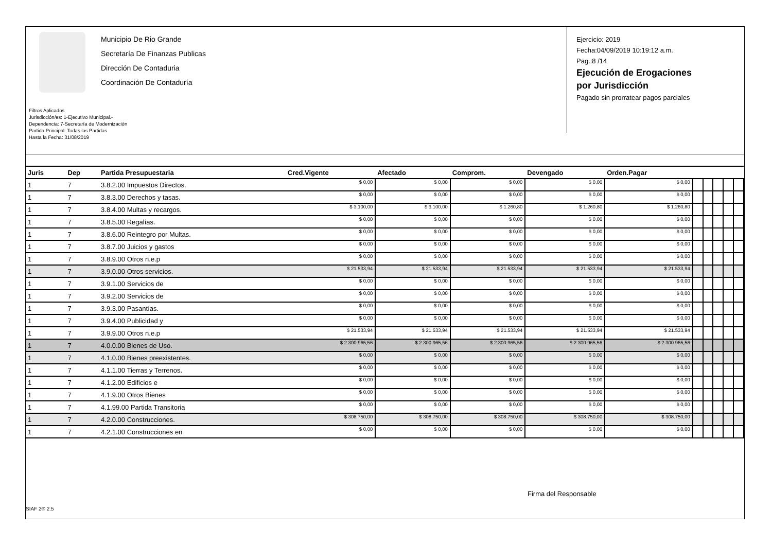Municipio De Rio Grande
Secretaría De Finanzas Publicas
Dirección De Contaduria
Coordinación De Contaduría
Filtros Aplicados
Jurisdicción/es: 1-Ejecutivo Municipal.-
Dependencia: 7-Secretaría de Modernización
Partida Principal: Todas las Partidas
Hasta la Fecha: 31/08/2019
Ejercicio: 2019
Fecha:04/09/2019 10:19:12 a.m.
Pag.:8 /14
Ejecución de Erogaciones
por Jurisdicción
Pagado sin prorratear pagos parciales
| Juris | Dep | Partida Presupuestaria | Cred.Vigente | Afectado | Comprom. | Devengado | Orden.Pagar | | | | | |
| --- | --- | --- | --- | --- | --- | --- | --- | --- | --- | --- | --- | --- |
| 1 | 7 | 3.8.2.00 Impuestos Directos. | $ 0,00 | $ 0,00 | $ 0,00 | $ 0,00 | $ 0,00 | | | | | |
| 1 | 7 | 3.8.3.00 Derechos y tasas. | $ 0,00 | $ 0,00 | $ 0,00 | $ 0,00 | $ 0,00 | | | | | |
| 1 | 7 | 3.8.4.00 Multas y recargos. | $ 3.100,00 | $ 3.100,00 | $ 1.260,80 | $ 1.260,80 | $ 1.260,80 | | | | | |
| 1 | 7 | 3.8.5.00 Regalías. | $ 0,00 | $ 0,00 | $ 0,00 | $ 0,00 | $ 0,00 | | | | | |
| 1 | 7 | 3.8.6.00 Reintegro por Multas. | $ 0,00 | $ 0,00 | $ 0,00 | $ 0,00 | $ 0,00 | | | | | |
| 1 | 7 | 3.8.7.00 Juicios y gastos | $ 0,00 | $ 0,00 | $ 0,00 | $ 0,00 | $ 0,00 | | | | | |
| 1 | 7 | 3.8.9.00 Otros n.e.p | $ 0,00 | $ 0,00 | $ 0,00 | $ 0,00 | $ 0,00 | | | | | |
| 1 | 7 | 3.9.0.00 Otros servicios. | $ 21.533,94 | $ 21.533,94 | $ 21.533,94 | $ 21.533,94 | $ 21.533,94 | | | | | |
| 1 | 7 | 3.9.1.00 Servicios de | $ 0,00 | $ 0,00 | $ 0,00 | $ 0,00 | $ 0,00 | | | | | |
| 1 | 7 | 3.9.2.00 Servicios de | $ 0,00 | $ 0,00 | $ 0,00 | $ 0,00 | $ 0,00 | | | | | |
| 1 | 7 | 3.9.3.00 Pasantías. | $ 0,00 | $ 0,00 | $ 0,00 | $ 0,00 | $ 0,00 | | | | | |
| 1 | 7 | 3.9.4.00 Publicidad y | $ 0,00 | $ 0,00 | $ 0,00 | $ 0,00 | $ 0,00 | | | | | |
| 1 | 7 | 3.9.9.00 Otros n.e.p | $ 21.533,94 | $ 21.533,94 | $ 21.533,94 | $ 21.533,94 | $ 21.533,94 | | | | | |
| 1 | 7 | 4.0.0.00 Bienes de Uso. | $ 2.300.965,56 | $ 2.300.965,56 | $ 2.300.965,56 | $ 2.300.965,56 | $ 2.300.965,56 | | | | | |
| 1 | 7 | 4.1.0.00 Bienes preexistentes. | $ 0,00 | $ 0,00 | $ 0,00 | $ 0,00 | $ 0,00 | | | | | |
| 1 | 7 | 4.1.1.00 Tierras y Terrenos. | $ 0,00 | $ 0,00 | $ 0,00 | $ 0,00 | $ 0,00 | | | | | |
| 1 | 7 | 4.1.2.00 Edificios e | $ 0,00 | $ 0,00 | $ 0,00 | $ 0,00 | $ 0,00 | | | | | |
| 1 | 7 | 4.1.9.00 Otros Bienes | $ 0,00 | $ 0,00 | $ 0,00 | $ 0,00 | $ 0,00 | | | | | |
| 1 | 7 | 4.1.99.00 Partida Transitoria | $ 0,00 | $ 0,00 | $ 0,00 | $ 0,00 | $ 0,00 | | | | | |
| 1 | 7 | 4.2.0.00 Construcciones. | $ 308.750,00 | $ 308.750,00 | $ 308.750,00 | $ 308.750,00 | $ 308.750,00 | | | | | |
| 1 | 7 | 4.2.1.00 Construcciones en | $ 0,00 | $ 0,00 | $ 0,00 | $ 0,00 | $ 0,00 | | | | | |
Firma del Responsable
SIAF 2® 2.5